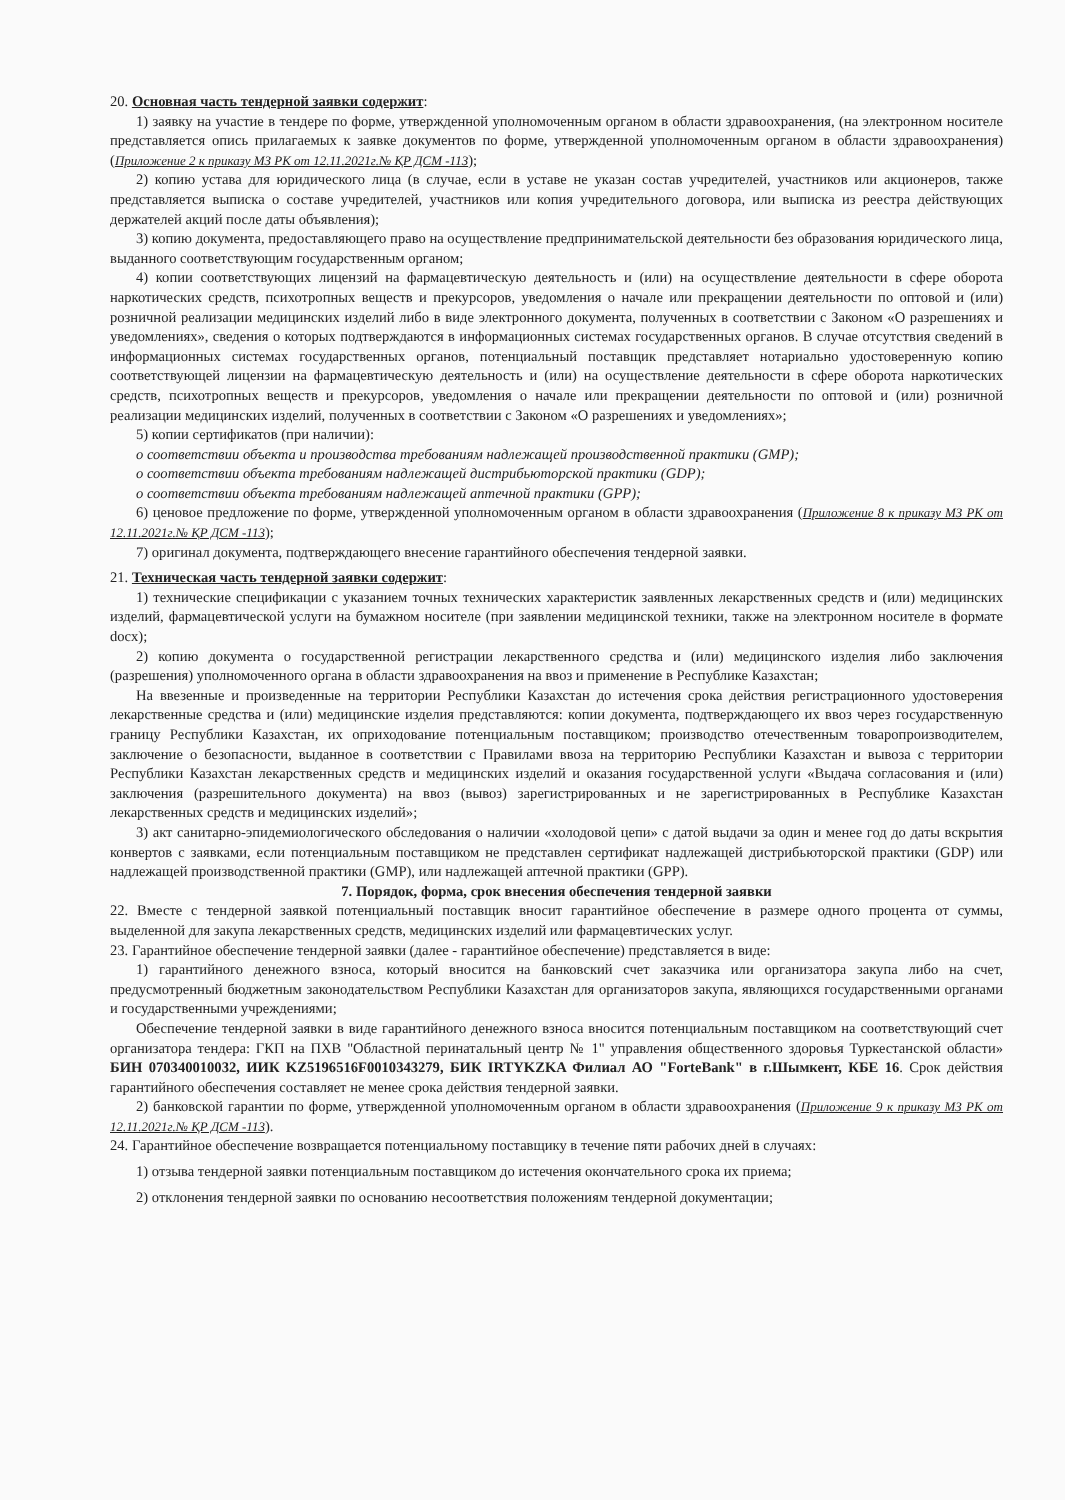20. Основная часть тендерной заявки содержит:
1) заявку на участие в тендере по форме, утвержденной уполномоченным органом в области здравоохранения, (на электронном носителе представляется опись прилагаемых к заявке документов по форме, утвержденной уполномоченным органом в области здравоохранения) (Приложение 2 к приказу МЗ РК от 12.11.2021г.№ ҚР ДСМ -113);
2) копию устава для юридического лица (в случае, если в уставе не указан состав учредителей, участников или акционеров, также представляется выписка о составе учредителей, участников или копия учредительного договора, или выписка из реестра действующих держателей акций после даты объявления);
3) копию документа, предоставляющего право на осуществление предпринимательской деятельности без образования юридического лица, выданного соответствующим государственным органом;
4) копии соответствующих лицензий на фармацевтическую деятельность и (или) на осуществление деятельности в сфере оборота наркотических средств, психотропных веществ и прекурсоров, уведомления о начале или прекращении деятельности по оптовой и (или) розничной реализации медицинских изделий либо в виде электронного документа, полученных в соответствии с Законом «О разрешениях и уведомлениях», сведения о которых подтверждаются в информационных системах государственных органов. В случае отсутствия сведений в информационных системах государственных органов, потенциальный поставщик представляет нотариально удостоверенную копию соответствующей лицензии на фармацевтическую деятельность и (или) на осуществление деятельности в сфере оборота наркотических средств, психотропных веществ и прекурсоров, уведомления о начале или прекращении деятельности по оптовой и (или) розничной реализации медицинских изделий, полученных в соответствии с Законом «О разрешениях и уведомлениях»;
5) копии сертификатов (при наличии):
о соответствии объекта и производства требованиям надлежащей производственной практики (GMP);
о соответствии объекта требованиям надлежащей дистрибьюторской практики (GDP);
о соответствии объекта требованиям надлежащей аптечной практики (GPP);
6) ценовое предложение по форме, утвержденной уполномоченным органом в области здравоохранения (Приложение 8 к приказу МЗ РК от 12.11.2021г.№ ҚР ДСМ -113);
7) оригинал документа, подтверждающего внесение гарантийного обеспечения тендерной заявки.
21. Техническая часть тендерной заявки содержит:
1) технические спецификации с указанием точных технических характеристик заявленных лекарственных средств и (или) медицинских изделий, фармацевтической услуги на бумажном носителе (при заявлении медицинской техники, также на электронном носителе в формате docx);
2) копию документа о государственной регистрации лекарственного средства и (или) медицинского изделия либо заключения (разрешения) уполномоченного органа в области здравоохранения на ввоз и применение в Республике Казахстан;
На ввезенные и произведенные на территории Республики Казахстан до истечения срока действия регистрационного удостоверения лекарственные средства и (или) медицинские изделия представляются: копии документа, подтверждающего их ввоз через государственную границу Республики Казахстан, их оприходование потенциальным поставщиком; производство отечественным товаропроизводителем, заключение о безопасности, выданное в соответствии с Правилами ввоза на территорию Республики Казахстан и вывоза с территории Республики Казахстан лекарственных средств и медицинских изделий и оказания государственной услуги «Выдача согласования и (или) заключения (разрешительного документа) на ввоз (вывоз) зарегистрированных и не зарегистрированных в Республике Казахстан лекарственных средств и медицинских изделий»;
3) акт санитарно-эпидемиологического обследования о наличии «холодовой цепи» с датой выдачи за один и менее год до даты вскрытия конвертов с заявками, если потенциальным поставщиком не представлен сертификат надлежащей дистрибьюторской практики (GDP) или надлежащей производственной практики (GMP), или надлежащей аптечной практики (GPP).
7. Порядок, форма, срок внесения обеспечения тендерной заявки
22. Вместе с тендерной заявкой потенциальный поставщик вносит гарантийное обеспечение в размере одного процента от суммы, выделенной для закупа лекарственных средств, медицинских изделий или фармацевтических услуг.
23. Гарантийное обеспечение тендерной заявки (далее - гарантийное обеспечение) представляется в виде:
1) гарантийного денежного взноса, который вносится на банковский счет заказчика или организатора закупа либо на счет, предусмотренный бюджетным законодательством Республики Казахстан для организаторов закупа, являющихся государственными органами и государственными учреждениями;
Обеспечение тендерной заявки в виде гарантийного денежного взноса вносится потенциальным поставщиком на соответствующий счет организатора тендера: ГКП на ПХВ "Областной перинатальный центр № 1" управления общественного здоровья Туркестанской области» БИН 070340010032, ИИК KZ5196516F0010343279, БИК IRTYKZKA Филиал АО "ForteBank" в г.Шымкент, КБЕ 16. Срок действия гарантийного обеспечения составляет не менее срока действия тендерной заявки.
2) банковской гарантии по форме, утвержденной уполномоченным органом в области здравоохранения (Приложение 9 к приказу МЗ РК от 12.11.2021г.№ ҚР ДСМ -113).
24. Гарантийное обеспечение возвращается потенциальному поставщику в течение пяти рабочих дней в случаях:
1) отзыва тендерной заявки потенциальным поставщиком до истечения окончательного срока их приема;
2) отклонения тендерной заявки по основанию несоответствия положениям тендерной документации;